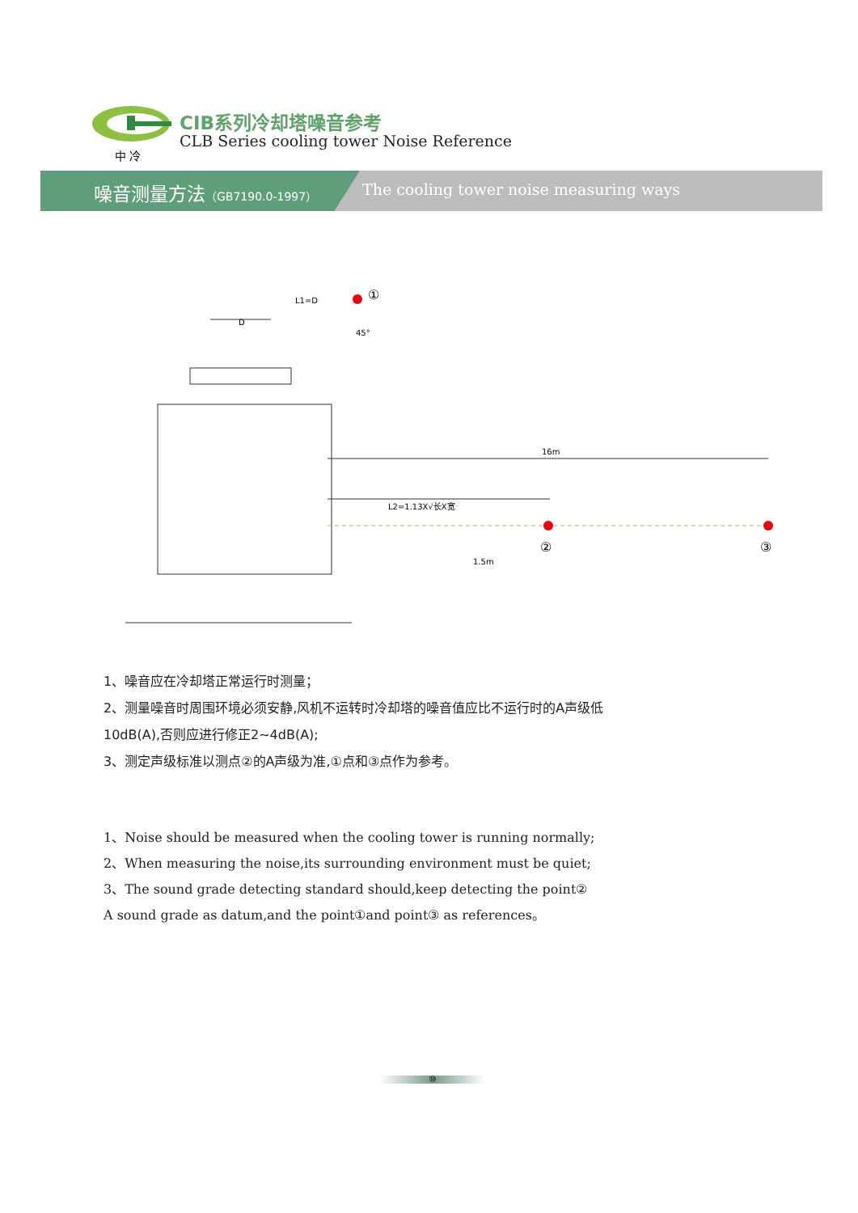中 冷
CIB系列冷却塔噪音参考
CLB Series cooling tower Noise Reference
噪音测量方法（GB7190.0-1997）
The cooling tower noise measuring ways
D
16m
L2=1.13X√长X宽
①
②
③
1.5m
L1=D
45°
1、噪音应在冷却塔正常运行时测量；
2、测量噪音时周围环境必须安静,风机不运转时冷却塔的噪音值应比不运行时的A声级低
10dB(A),否则应进行修正2~4dB(A);
3、测定声级标准以测点②的A声级为准,①点和③点作为参考。
1、Noise should be measured when the cooling tower is running normally;
2、When measuring the noise,its surrounding environment must be quiet;
3、The sound grade detecting standard should,keep detecting the point②
A sound grade as datum,and the point①and point③ as references。
⑩